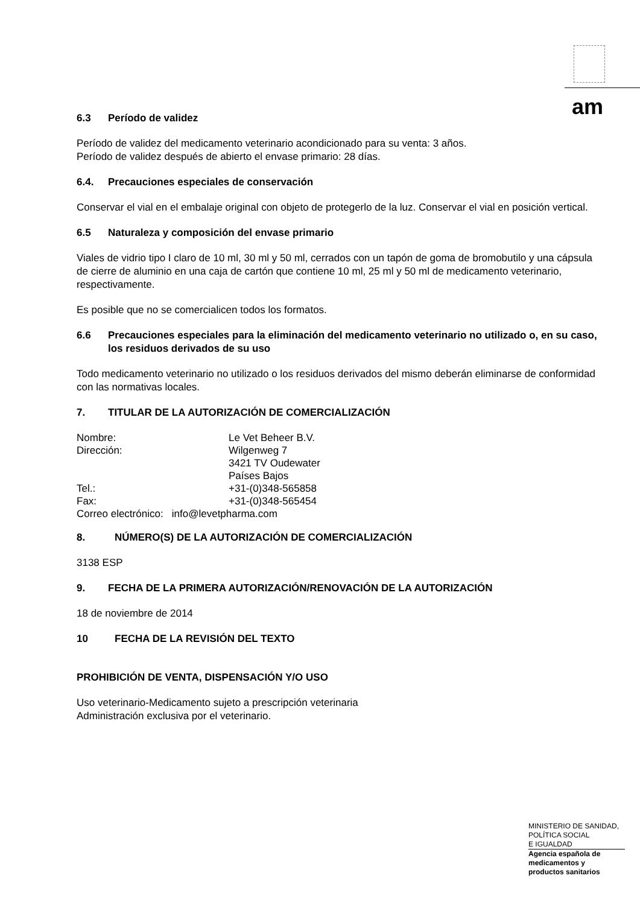am
6.3 Período de validez
Período de validez del medicamento veterinario acondicionado para su venta: 3 años.
Período de validez después de abierto el envase primario: 28 días.
6.4. Precauciones especiales de conservación
Conservar el vial en el embalaje original con objeto de protegerlo de la luz. Conservar el vial en posición vertical.
6.5 Naturaleza y composición del envase primario
Viales de vidrio tipo I claro de 10 ml, 30 ml y 50 ml, cerrados con un tapón de goma de bromobutilo y una cápsula de cierre de aluminio en una caja de cartón que contiene 10 ml, 25 ml y 50 ml de medicamento veterinario, respectivamente.
Es posible que no se comercialicen todos los formatos.
6.6 Precauciones especiales para la eliminación del medicamento veterinario no utilizado o, en su caso, los residuos derivados de su uso
Todo medicamento veterinario no utilizado o los residuos derivados del mismo deberán eliminarse de conformidad con las normativas locales.
7. TITULAR DE LA AUTORIZACIÓN DE COMERCIALIZACIÓN
| Nombre: | Le Vet Beheer B.V. |
| Dirección: | Wilgenweg 7 3421 TV Oudewater Países Bajos |
| Tel.: | +31-(0)348-565858 |
| Fax: | +31-(0)348-565454 |
| Correo electrónico: info@levetpharma.com | |
8. NÚMERO(S) DE LA AUTORIZACIÓN DE COMERCIALIZACIÓN
3138 ESP
9. FECHA DE LA PRIMERA AUTORIZACIÓN/RENOVACIÓN DE LA AUTORIZACIÓN
18 de noviembre de 2014
10 FECHA DE LA REVISIÓN DEL TEXTO
PROHIBICIÓN DE VENTA, DISPENSACIÓN Y/O USO
Uso veterinario-Medicamento sujeto a prescripción veterinaria
Administración exclusiva por el veterinario.
MINISTERIO DE SANIDAD,
POLÍTICA SOCIAL
E IGUALDAD
Agencia española de
medicamentos y
productos sanitarios